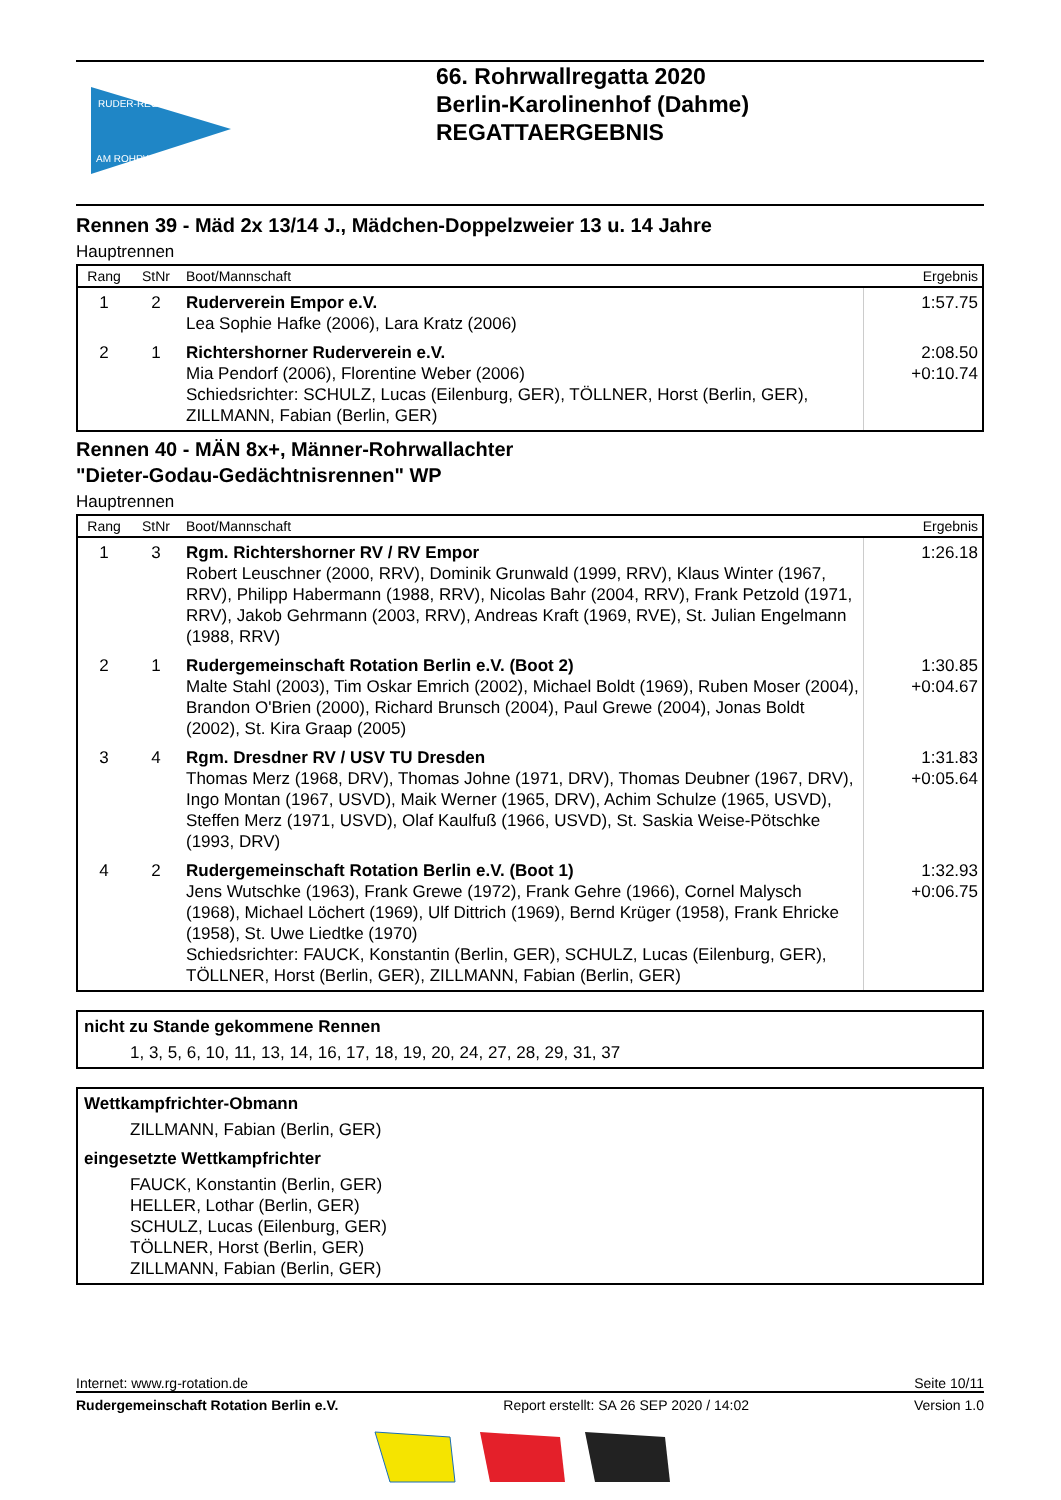RUDER-REGATTA
AM ROHRWALL
66. Rohrwallregatta 2020
Berlin-Karolinenhof (Dahme)
REGATTAERGEBNIS
Rennen 39 - Mäd 2x 13/14 J., Mädchen-Doppelzweier 13 u. 14 Jahre
Hauptrennen
| Rang | StNr | Boot/Mannschaft | Ergebnis |
| --- | --- | --- | --- |
| 1 | 2 | Ruderverein Empor e.V. Lea Sophie Hafke (2006), Lara Kratz (2006) | 1:57.75 |
| 2 | 1 | Richtershorner Ruderverein e.V. Mia Pendorf (2006), Florentine Weber (2006) Schiedsrichter: SCHULZ, Lucas (Eilenburg, GER), TÖLLNER, Horst (Berlin, GER), ZILLMANN, Fabian (Berlin, GER) | 2:08.50 +0:10.74 |
Rennen 40 - MÄN 8x+, Männer-Rohrwallachter
"Dieter-Godau-Gedächtnisrennen" WP
Hauptrennen
| Rang | StNr | Boot/Mannschaft | Ergebnis |
| --- | --- | --- | --- |
| 1 | 3 | Rgm. Richtershorner RV / RV Empor Robert Leuschner (2000, RRV), Dominik Grunwald (1999, RRV), Klaus Winter (1967, RRV), Philipp Habermann (1988, RRV), Nicolas Bahr (2004, RRV), Frank Petzold (1971, RRV), Jakob Gehrmann (2003, RRV), Andreas Kraft (1969, RVE), St. Julian Engelmann (1988, RRV) | 1:26.18 |
| 2 | 1 | Rudergemeinschaft Rotation Berlin e.V. (Boot 2) Malte Stahl (2003), Tim Oskar Emrich (2002), Michael Boldt (1969), Ruben Moser (2004), Brandon O'Brien (2000), Richard Brunsch (2004), Paul Grewe (2004), Jonas Boldt (2002), St. Kira Graap (2005) | 1:30.85 +0:04.67 |
| 3 | 4 | Rgm. Dresdner RV / USV TU Dresden Thomas Merz (1968, DRV), Thomas Johne (1971, DRV), Thomas Deubner (1967, DRV), Ingo Montan (1967, USVD), Maik Werner (1965, DRV), Achim Schulze (1965, USVD), Steffen Merz (1971, USVD), Olaf Kaulfuß (1966, USVD), St. Saskia Weise-Pötschke (1993, DRV) | 1:31.83 +0:05.64 |
| 4 | 2 | Rudergemeinschaft Rotation Berlin e.V. (Boot 1) Jens Wutschke (1963), Frank Grewe (1972), Frank Gehre (1966), Cornel Malysch (1968), Michael Löchert (1969), Ulf Dittrich (1969), Bernd Krüger (1958), Frank Ehricke (1958), St. Uwe Liedtke (1970) Schiedsrichter: FAUCK, Konstantin (Berlin, GER), SCHULZ, Lucas (Eilenburg, GER), TÖLLNER, Horst (Berlin, GER), ZILLMANN, Fabian (Berlin, GER) | 1:32.93 +0:06.75 |
nicht zu Stande gekommene Rennen
1, 3, 5, 6, 10, 11, 13, 14, 16, 17, 18, 19, 20, 24, 27, 28, 29, 31, 37
Wettkampfrichter-Obmann
ZILLMANN, Fabian (Berlin, GER)
eingesetzte Wettkampfrichter
FAUCK, Konstantin (Berlin, GER)
HELLER, Lothar (Berlin, GER)
SCHULZ, Lucas (Eilenburg, GER)
TÖLLNER, Horst (Berlin, GER)
ZILLMANN, Fabian (Berlin, GER)
Internet: www.rg-rotation.de Seite 10/11
Rudergemeinschaft Rotation Berlin e.V. Report erstellt: SA 26 SEP 2020 / 14:02 Version 1.0